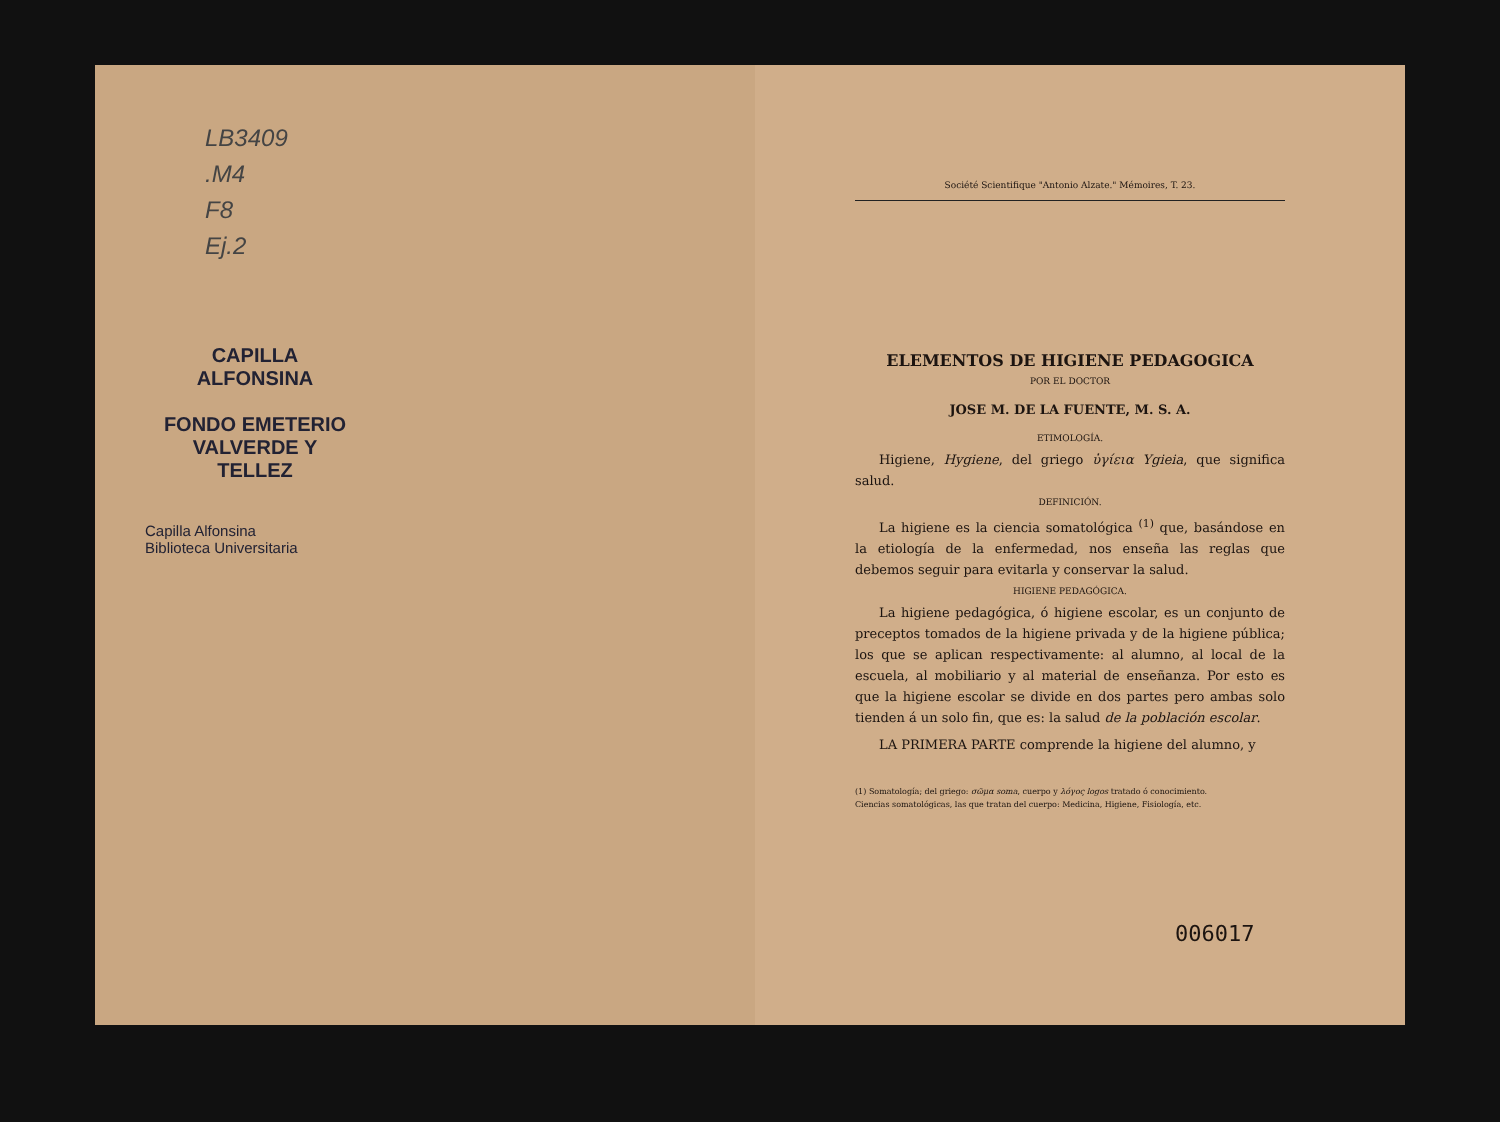LB3409
.M4
F8
Ej.2
CAPILLA ALFONSINA
FONDO EMETERIO VALVERDE Y TELLEZ
Capilla Alfonsina
Biblioteca Universitaria
Société Scientifique "Antonio Alzate." Mémoires, T. 23.
ELEMENTOS DE HIGIENE PEDAGOGICA
POR EL DOCTOR
JOSE M. DE LA FUENTE, M. S. A.
ETIMOLOGÍA.
Higiene, Hygiene, del griego ὑγίεια Ygieia, que significa salud.
DEFINICIÓN.
La higiene es la ciencia somatológica <sup>(1)</sup> que, basándose en la etiología de la enfermedad, nos enseña las reglas que debemos seguir para evitarla y conservar la salud.
HIGIENE PEDAGÓGICA.
La higiene pedagógica, ó higiene escolar, es un conjunto de preceptos tomados de la higiene privada y de la higiene pública; los que se aplican respectivamente: al alumno, al local de la escuela, al mobiliario y al material de enseñanza. Por esto es que la higiene escolar se divide en dos partes pero ambas solo tienden á un solo fin, que es: la salud de la población escolar.
LA PRIMERA PARTE comprende la higiene del alumno, y
(1) Somatología; del griego: σῶμα soma, cuerpo y λόγος logos tratado ó conocimiento.
Ciencias somatológicas, las que tratan del cuerpo: Medicina, Higiene, Fisiología, etc.
006017